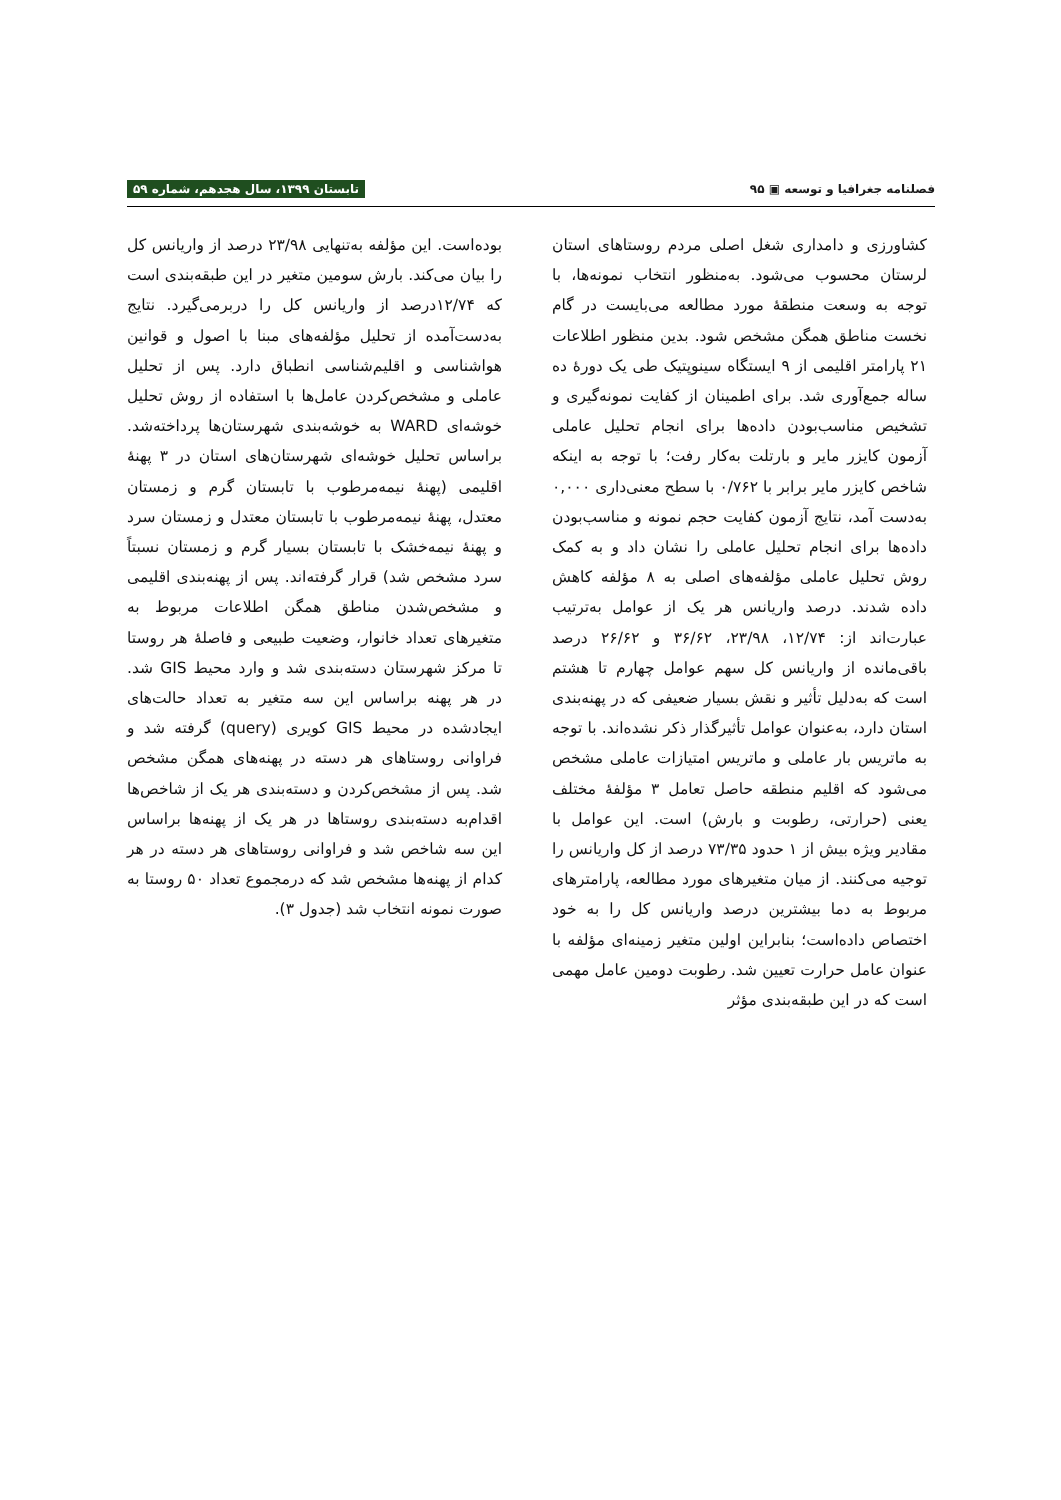فصلنامه جغرافیا و توسعه ▣ ۹۵ تابستان ۱۳۹۹، سال هجدهم، شماره ۵۹
کشاورزی و دامداری شغل اصلی مردم روستاهای استان لرستان محسوب می‌شود. به‌منظور انتخاب نمونه‌ها، با توجه به وسعت منطقهٔ مورد مطالعه می‌بایست در گام نخست مناطق همگن مشخص شود. بدین منظور اطلاعات ۲۱ پارامتر اقلیمی از ۹ ایستگاه سینوپتیک طی یک دورهٔ ده ساله جمع‌آوری شد. برای اطمینان از کفایت نمونه‌گیری و تشخیص مناسب‌بودن داده‌ها برای انجام تحلیل عاملی آزمون کایزر مایر و بارتلت به‌کار رفت؛ با توجه به اینکه شاخص کایزر مایر برابر با ۰/۷۶۲ با سطح معنی‌داری ۰,۰۰۰ به‌دست آمد، نتایج آزمون کفایت حجم نمونه و مناسب‌بودن داده‌ها برای انجام تحلیل عاملی را نشان داد و به کمک روش تحلیل عاملی مؤلفه‌های اصلی به ۸ مؤلفه کاهش داده شدند. درصد واریانس هر یک از عوامل به‌ترتیب عبارت‌اند از: ۱۲/۷۴، ۲۳/۹۸، ۳۶/۶۲ و ۲۶/۶۲ درصد باقی‌مانده از واریانس کل سهم عوامل چهارم تا هشتم است که به‌دلیل تأثیر و نقش بسیار ضعیفی که در پهنه‌بندی استان دارد، به‌عنوان عوامل تأثیرگذار ذکر نشده‌اند. با توجه به ماتریس بار عاملی و ماتریس امتیازات عاملی مشخص می‌شود که اقلیم منطقه حاصل تعامل ۳ مؤلفهٔ مختلف یعنی (حرارتی، رطوبت و بارش) است. این عوامل با مقادیر ویژه بیش از ۱ حدود ۷۳/۳۵ درصد از کل واریانس را توجیه می‌کنند. از میان متغیرهای مورد مطالعه، پارامترهای مربوط به دما بیشترین درصد واریانس کل را به خود اختصاص داده‌است؛ بنابراین اولین متغیر زمینه‌ای مؤلفه با عنوان عامل حرارت تعیین شد. رطوبت دومین عامل مهمی است که در این طبقه‌بندی مؤثر
بوده‌است. این مؤلفه به‌تنهایی ۲۳/۹۸ درصد از واریانس کل را بیان می‌کند. بارش سومین متغیر در این طبقه‌بندی است که ۱۲/۷۴درصد از واریانس کل را دربرمی‌گیرد. نتایج به‌دست‌آمده از تحلیل مؤلفه‌های مبنا با اصول و قوانین هواشناسی و اقلیم‌شناسی انطباق دارد. پس از تحلیل عاملی و مشخص‌کردن عامل‌ها با استفاده از روش تحلیل خوشه‌ای WARD به خوشه‌بندی شهرستان‌ها پرداخته‌شد. براساس تحلیل خوشه‌ای شهرستان‌های استان در ۳ پهنهٔ اقلیمی (پهنهٔ نیمه‌مرطوب با تابستان گرم و زمستان معتدل، پهنهٔ نیمه‌مرطوب با تابستان معتدل و زمستان سرد و پهنهٔ نیمه‌خشک با تابستان بسیار گرم و زمستان نسبتاً سرد مشخص شد) قرار گرفته‌اند. پس از پهنه‌بندی اقلیمی و مشخص‌شدن مناطق همگن اطلاعات مربوط به متغیرهای تعداد خانوار، وضعیت طبیعی و فاصلهٔ هر روستا تا مرکز شهرستان دسته‌بندی شد و وارد محیط GIS شد. در هر پهنه براساس این سه متغیر به تعداد حالت‌های ایجادشده در محیط GIS کویری (query) گرفته شد و فراوانی روستاهای هر دسته در پهنه‌های همگن مشخص شد. پس از مشخص‌کردن و دسته‌بندی هر یک از شاخص‌ها اقدام‌به دسته‌بندی روستاها در هر یک از پهنه‌ها براساس این سه شاخص شد و فراوانی روستاهای هر دسته در هر کدام از پهنه‌ها مشخص شد که درمجموع تعداد ۵۰ روستا به صورت نمونه انتخاب شد (جدول ۳).